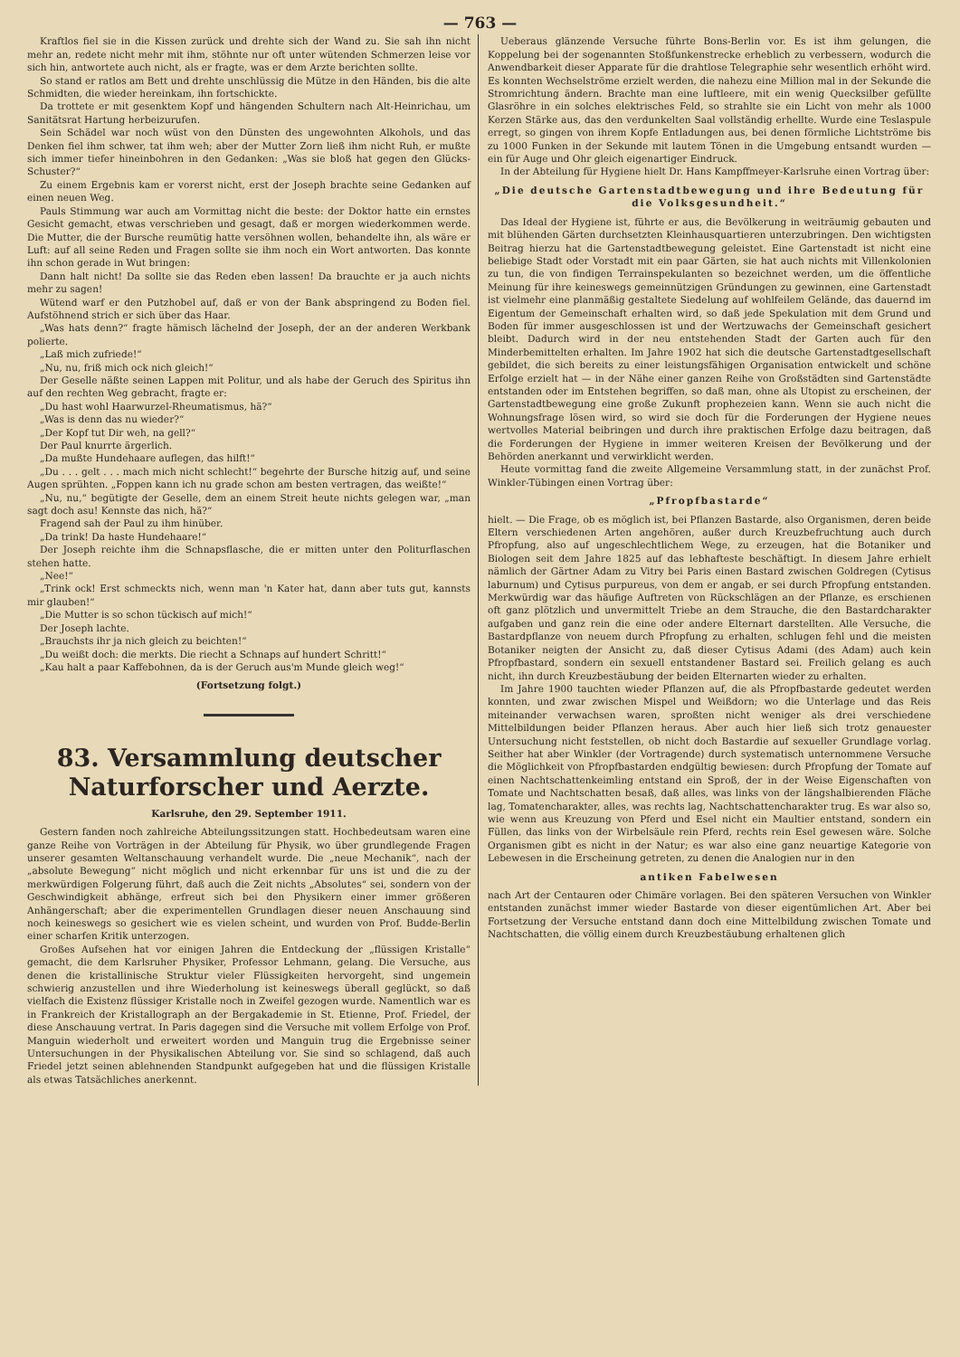— 763 —
Kraftlos fiel sie in die Kissen zurück und drehte sich der Wand zu. Sie sah ihn nicht mehr an, redete nicht mehr mit ihm, stöhnte nur oft unter wütenden Schmerzen leise vor sich hin, antwortete auch nicht, als er fragte, was er dem Arzte berichten sollte.
So stand er ratlos am Bett und drehte unschlüssig die Mütze in den Händen, bis die alte Schmidten, die wieder hereinkam, ihn fortschickte.
Da trottete er mit gesenktem Kopf und hängenden Schultern nach Alt-Heinrichau, um Sanitätsrat Hartung herbeizurufen.
Sein Schädel war noch wüst von den Dünsten des ungewohnten Alkohols, und das Denken fiel ihm schwer, tat ihm weh; aber der Mutter Zorn ließ ihm nicht Ruh, er mußte sich immer tiefer hineinbohren in den Gedanken: „Was sie bloß hat gegen den Glücks-Schuster?“
Zu einem Ergebnis kam er vorerst nicht, erst der Joseph brachte seine Gedanken auf einen neuen Weg.
Pauls Stimmung war auch am Vormittag nicht die beste: der Doktor hatte ein ernstes Gesicht gemacht, etwas verschrieben und gesagt, daß er morgen wiederkommen werde. Die Mutter, die der Bursche reumütig hatte versöhnen wollen, behandelte ihn, als wäre er Luft: auf all seine Reden und Fragen sollte sie ihm noch ein Wort antworten. Das konnte ihn schon gerade in Wut bringen:
Dann halt nicht! Da sollte sie das Reden eben lassen! Da brauchte er ja auch nichts mehr zu sagen!
Wütend warf er den Putzhobel auf, daß er von der Bank abspringend zu Boden fiel. Aufstöhnend strich er sich über das Haar.
„Was hats denn?“ fragte hämisch lächelnd der Joseph, der an der anderen Werkbank polierte.
„Laß mich zufriede!“
„Nu, nu, friß mich ock nich gleich!“
Der Geselle näßte seinen Lappen mit Politur, und als habe der Geruch des Spiritus ihn auf den rechten Weg gebracht, fragte er:
„Du hast wohl Haarwurzel-Rheumatismus, hä?“
„Was is denn das nu wieder?“
„Der Kopf tut Dir weh, na gell?“
Der Paul knurrte ärgerlich.
„Da mußte Hundehaare auflegen, das hilft!“
„Du . . . gelt . . . mach mich nicht schlecht!“ begehrte der Bursche hitzig auf, und seine Augen sprühten. „Foppen kann ich nu grade schon am besten vertragen, das weißte!“
„Nu, nu,“ begütigte der Geselle, dem an einem Streit heute nichts gelegen war, „man sagt doch asu! Kennste das nich, hä?“
Fragend sah der Paul zu ihm hinüber.
„Da trink! Da haste Hundehaare!“
Der Joseph reichte ihm die Schnapsflasche, die er mitten unter den Politurflaschen stehen hatte.
„Nee!“
„Trink ock! Erst schmeckts nich, wenn man 'n Kater hat, dann aber tuts gut, kannsts mir glauben!“
„Die Mutter is so schon tückisch auf mich!“
Der Joseph lachte.
„Brauchsts ihr ja nich gleich zu beichten!“
„Du weißt doch: die merkts. Die riecht a Schnaps auf hundert Schritt!“
„Kau halt a paar Kaffebohnen, da is der Geruch aus'm Munde gleich weg!“
(Fortsetzung folgt.)
83. Versammlung deutscher Naturforscher und Aerzte.
Karlsruhe, den 29. September 1911.
Gestern fanden noch zahlreiche Abteilungssitzungen statt. Hochbedeutsam waren eine ganze Reihe von Vorträgen in der Abteilung für Physik, wo über grundlegende Fragen unserer gesamten Weltanschauung verhandelt wurde. Die „neue Mechanik“, nach der „absolute Bewegung“ nicht möglich und nicht erkennbar für uns ist und die zu der merkwürdigen Folgerung führt, daß auch die Zeit nichts „Absolutes“ sei, sondern von der Geschwindigkeit abhänge, erfreut sich bei den Physikern einer immer größeren Anhängerschaft; aber die experimentellen Grundlagen dieser neuen Anschauung sind noch keineswegs so gesichert wie es vielen scheint, und wurden von Prof. Budde-Berlin einer scharfen Kritik unterzogen.
Großes Aufsehen hat vor einigen Jahren die Entdeckung der „flüssigen Kristalle“ gemacht, die dem Karlsruher Physiker, Professor Lehmann, gelang. Die Versuche, aus denen die kristallinische Struktur vieler Flüssigkeiten hervorgeht, sind ungemein schwierig anzustellen und ihre Wiederholung ist keineswegs überall geglückt, so daß vielfach die Existenz flüssiger Kristalle noch in Zweifel gezogen wurde. Namentlich war es in Frankreich der Kristallograph an der Bergakademie in St. Etienne, Prof. Friedel, der diese Anschauung vertrat. In Paris dagegen sind die Versuche mit vollem Erfolge von Prof. Manguin wiederholt und erweitert worden und Manguin trug die Ergebnisse seiner Untersuchungen in der Physikalischen Abteilung vor. Sie sind so schlagend, daß auch Friedel jetzt seinen ablehnenden Standpunkt aufgegeben hat und die flüssigen Kristalle als etwas Tatsächliches anerkennt.
Ueberaus glänzende Versuche führte Bons-Berlin vor. Es ist ihm gelungen, die Koppelung bei der sogenannten Stoßfunkenstrecke erheblich zu verbessern, wodurch die Anwendbarkeit dieser Apparate für die drahtlose Telegraphie sehr wesentlich erhöht wird. Es konnten Wechselströme erzielt werden, die nahezu eine Million mal in der Sekunde die Stromrichtung ändern. Brachte man eine luftleere, mit ein wenig Quecksilber gefüllte Glasröhre in ein solches elektrisches Feld, so strahlte sie ein Licht von mehr als 1000 Kerzen Stärke aus, das den verdunkelten Saal vollständig erhellte. Wurde eine Teslaspule erregt, so gingen von ihrem Kopfe Entladungen aus, bei denen förmliche Lichtströme bis zu 1000 Funken in der Sekunde mit lautem Tönen in die Umgebung entsandt wurden — ein für Auge und Ohr gleich eigenartiger Eindruck.
In der Abteilung für Hygiene hielt Dr. Hans Kampffmeyer-Karlsruhe einen Vortrag über:
„Die deutsche Gartenstadtbewegung und ihre Bedeutung für die Volksgesundheit.“
Das Ideal der Hygiene ist, führte er aus, die Bevölkerung in weiträumig gebauten und mit blühenden Gärten durchsetzten Kleinhausquartieren unterzubringen. Den wichtigsten Beitrag hierzu hat die Gartenstadtbewegung geleistet. Eine Gartenstadt ist nicht eine beliebige Stadt oder Vorstadt mit ein paar Gärten, sie hat auch nichts mit Villenkolonien zu tun, die von findigen Terrainspekulanten so bezeichnet werden, um die öffentliche Meinung für ihre keineswegs gemeinnützigen Gründungen zu gewinnen, eine Gartenstadt ist vielmehr eine planmäßig gestaltete Siedelung auf wohlfeilem Gelände, das dauernd im Eigentum der Gemeinschaft erhalten wird, so daß jede Spekulation mit dem Grund und Boden für immer ausgeschlossen ist und der Wertzuwachs der Gemeinschaft gesichert bleibt. Dadurch wird in der neu entstehenden Stadt der Garten auch für den Minderbemittelten erhalten. Im Jahre 1902 hat sich die deutsche Gartenstadtgesellschaft gebildet, die sich bereits zu einer leistungsfähigen Organisation entwickelt und schöne Erfolge erzielt hat — in der Nähe einer ganzen Reihe von Großstädten sind Gartenstädte entstanden oder im Entstehen begriffen, so daß man, ohne als Utopist zu erscheinen, der Gartenstadtbewegung eine große Zukunft prophezeien kann. Wenn sie auch nicht die Wohnungsfrage lösen wird, so wird sie doch für die Forderungen der Hygiene neues wertvolles Material beibringen und durch ihre praktischen Erfolge dazu beitragen, daß die Forderungen der Hygiene in immer weiteren Kreisen der Bevölkerung und der Behörden anerkannt und verwirklicht werden.
Heute vormittag fand die zweite Allgemeine Versammlung statt, in der zunächst Prof. Winkler-Tübingen einen Vortrag über:
„Pfropfbastarde“
hielt. — Die Frage, ob es möglich ist, bei Pflanzen Bastarde, also Organismen, deren beide Eltern verschiedenen Arten angehören, außer durch Kreuzbefruchtung auch durch Pfropfung, also auf ungeschlechtlichem Wege, zu erzeugen, hat die Botaniker und Biologen seit dem Jahre 1825 auf das lebhafteste beschäftigt. In diesem Jahre erhielt nämlich der Gärtner Adam zu Vitry bei Paris einen Bastard zwischen Goldregen (Cytisus laburnum) und Cytisus purpureus, von dem er angab, er sei durch Pfropfung entstanden. Merkwürdig war das häufige Auftreten von Rückschlägen an der Pflanze, es erschienen oft ganz plötzlich und unvermittelt Triebe an dem Strauche, die den Bastardcharakter aufgaben und ganz rein die eine oder andere Elternart darstellten. Alle Versuche, die Bastardpflanze von neuem durch Pfropfung zu erhalten, schlugen fehl und die meisten Botaniker neigten der Ansicht zu, daß dieser Cytisus Adami (des Adam) auch kein Pfropfbastard, sondern ein sexuell entstandener Bastard sei. Freilich gelang es auch nicht, ihn durch Kreuzbestäubung der beiden Elternarten wieder zu erhalten.
Im Jahre 1900 tauchten wieder Pflanzen auf, die als Pfropfbastarde gedeutet werden konnten, und zwar zwischen Mispel und Weißdorn; wo die Unterlage und das Reis miteinander verwachsen waren, sproßten nicht weniger als drei verschiedene Mittelbildungen beider Pflanzen heraus. Aber auch hier ließ sich trotz genauester Untersuchung nicht feststellen, ob nicht doch Bastardie auf sexueller Grundlage vorlag. Seither hat aber Winkler (der Vortragende) durch systematisch unternommene Versuche die Möglichkeit von Pfropfbastarden endgültig bewiesen: durch Pfropfung der Tomate auf einen Nachtschattenkeimling entstand ein Sproß, der in der Weise Eigenschaften von Tomate und Nachtschatten besaß, daß alles, was links von der längshalbierenden Fläche lag, Tomatencharakter, alles, was rechts lag, Nachtschattencharakter trug. Es war also so, wie wenn aus Kreuzung von Pferd und Esel nicht ein Maultier entstand, sondern ein Füllen, das links von der Wirbelsäule rein Pferd, rechts rein Esel gewesen wäre. Solche Organismen gibt es nicht in der Natur; es war also eine ganz neuartige Kategorie von Lebewesen in die Erscheinung getreten, zu denen die Analogien nur in den
antiken Fabelwesen
nach Art der Centauren oder Chimäre vorlagen. Bei den späteren Versuchen von Winkler entstanden zunächst immer wieder Bastarde von dieser eigentümlichen Art. Aber bei Fortsetzung der Versuche entstand dann doch eine Mittelbildung zwischen Tomate und Nachtschatten, die völlig einem durch Kreuzbestäubung erhaltenen glich